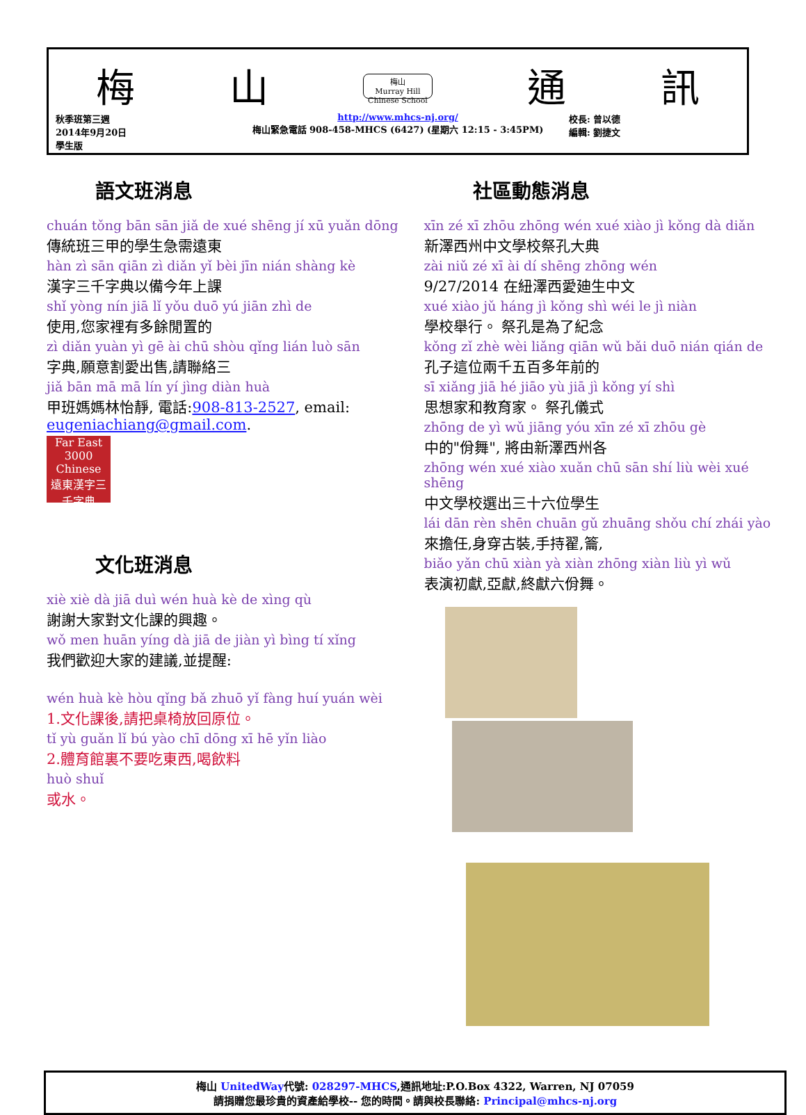梅 山 梅山
Murray Hill
Chinese School 通 訊
秋季班第三週
2014年9月20日
學生版
http://www.mhcs-nj.org/
梅山緊急電話 908-458-MHCS (6427) (星期六 12:15 - 3:45PM)
校長: 曾以德
編輯: 劉捷文
語文班消息
chuán tǒng bān sān jiǎ de xué shēng jí xū yuǎn dōng
傳統班三甲的學生急需遠東
hàn zì sān qiān zì diǎn yǐ bèi jīn nián shàng kè
漢字三千字典以備今年上課
shǐ yòng nín jiā lǐ yǒu duō yú jiān zhì de
使用,您家裡有多餘閒置的
zì diǎn yuàn yì gē ài chū shòu qǐng lián luò sān
字典,願意割愛出售,請聯絡三
jiǎ bān mā mā lín yí jìng diàn huà
甲班媽媽林怡靜, 電話:908-813-2527, email: eugeniachiang@gmail.com.
Far East
3000
Chinese
遠東漢字三千字典
文化班消息
xiè xiè dà jiā duì wén huà kè de xìng qù
謝謝大家對文化課的興趣。
wǒ men huān yíng dà jiā de jiàn yì bìng tí xǐng
我們歡迎大家的建議,並提醒:
wén huà kè hòu qǐng bǎ zhuō yǐ fàng huí yuán wèi
1.文化課後,請把桌椅放回原位。
tǐ yù guǎn lǐ bú yào chī dōng xī hē yǐn liào
2.體育館裏不要吃東西,喝飲料
huò shuǐ
或水。
社區動態消息
xīn zé xī zhōu zhōng wén xué xiào jì kǒng dà diǎn
新澤西州中文學校祭孔大典
zài niǔ zé xī ài dí shēng zhōng wén
9/27/2014 在紐澤西愛廸生中文
xué xiào jǔ háng jì kǒng shì wéi le jì niàn
學校舉行。 祭孔是為了紀念
kǒng zǐ zhè wèi liǎng qiān wǔ bǎi duō nián qián de
孔子這位兩千五百多年前的
sī xiǎng jiā hé jiāo yù jiā jì kǒng yí shì
思想家和教育家。 祭孔儀式
zhōng de yì wǔ jiāng yóu xīn zé xī zhōu gè
中的"佾舞", 將由新澤西州各
zhōng wén xué xiào xuǎn chū sān shí liù wèi xué shēng
中文學校選出三十六位學生
lái dān rèn shēn chuān gǔ zhuāng shǒu chí zhái yào
來擔任,身穿古裝,手持翟,籥,
biǎo yǎn chū xiàn yà xiàn zhōng xiàn liù yì wǔ
表演初獻,亞獻,終獻六佾舞。
梅山 UnitedWay代號: 028297-MHCS,通訊地址:P.O.Box 4322, Warren, NJ 07059
請捐贈您最珍貴的資產給學校-- 您的時間。請與校長聯絡: Principal@mhcs-nj.org